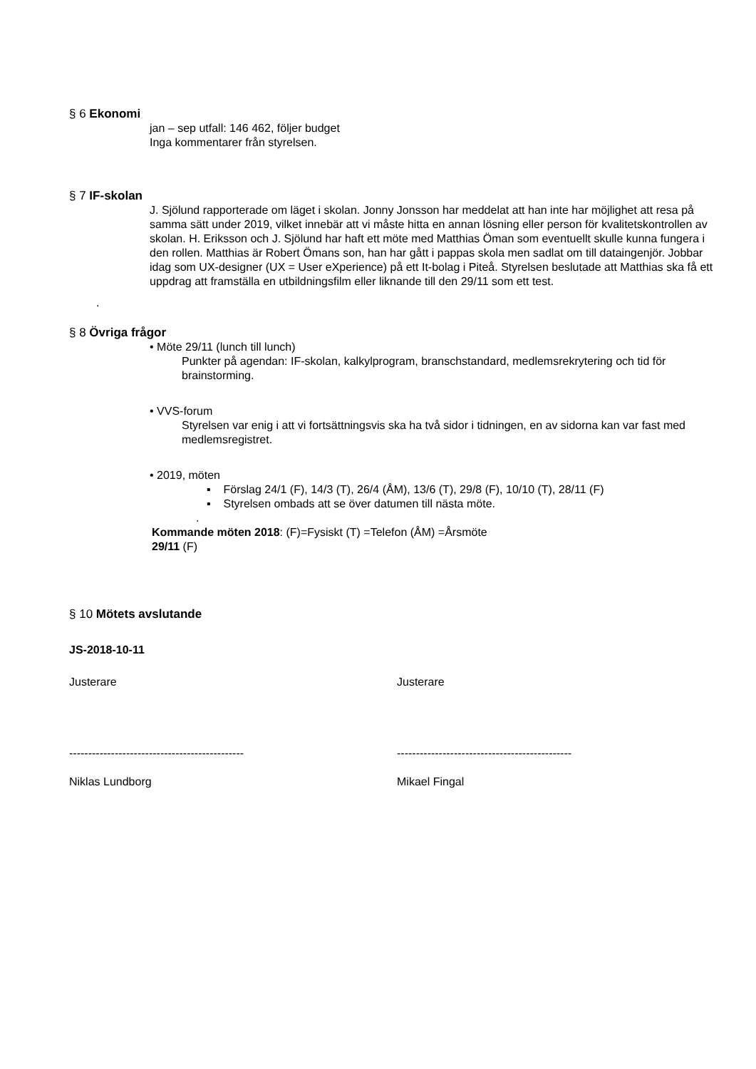§ 6 Ekonomi
jan – sep utfall: 146 462, följer budget
Inga kommentarer från styrelsen.
§ 7 IF-skolan
J. Sjölund rapporterade om läget i skolan. Jonny Jonsson har meddelat att han inte har möjlighet att resa på samma sätt under 2019, vilket innebär att vi måste hitta en annan lösning eller person för kvalitetskontrollen av skolan. H. Eriksson och J. Sjölund har haft ett möte med Matthias Öman som eventuellt skulle kunna fungera i den rollen. Matthias är Robert Ömans son, han har gått i pappas skola men sadlat om till dataingenjör. Jobbar idag som UX-designer (UX = User eXperience) på ett It-bolag i Piteå. Styrelsen beslutade att Matthias ska få ett uppdrag att framställa en utbildningsfilm eller liknande till den 29/11 som ett test.
.
§ 8 Övriga frågor
• Möte 29/11 (lunch till lunch)
Punkter på agendan: IF-skolan, kalkylprogram, branschstandard, medlemsrekrytering och tid för brainstorming.
• VVS-forum
Styrelsen var enig i att vi fortsättningsvis ska ha två sidor i tidningen, en av sidorna kan var fast med medlemsregistret.
• 2019, möten
▪ Förslag 24/1 (F), 14/3 (T), 26/4 (ÅM), 13/6 (T), 29/8 (F), 10/10 (T), 28/11 (F)
▪ Styrelsen ombads att se över datumen till nästa möte.
.
Kommande möten 2018: (F)=Fysiskt (T) =Telefon (ÅM) =Årsmöte
29/11 (F)
§ 10 Mötets avslutande
JS-2018-10-11
Justerare Justerare
---------------------------------------------- ----------------------------------------------
Niklas Lundborg Mikael Fingal